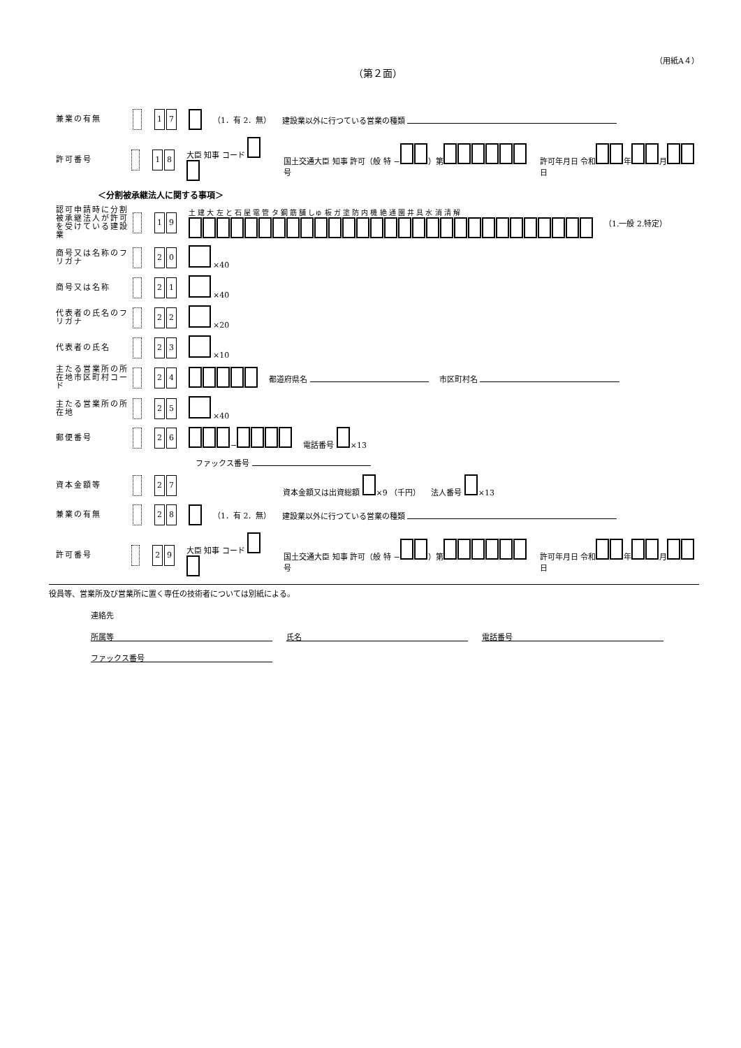（用紙A４）
（第２面）
兼業の有無 1 7 （1．有 2．無） 建設業以外に行つている営業の種類
許可番号 1 8 大臣 知事 コード 国土交通大臣 知事 許可（般 特 − ）第 号 許可年月日 令和 年 月 日
＜分割被承継法人に関する事項＞
認可申請時に分割被承継法人が許可を受けている建設業 1 9 土 建 大 左 と 石 屋 電 管 タ 鋼 筋 舗 しゅ 板 ガ 塗 防 内 機 絶 通 園 井 具 水 消 清 解
（1.一般 2.特定）
商号又は名称のフリガナ 2 0 ×40
商号又は名称 2 1 ×40
代表者の氏名のフリガナ 2 2 ×20
代表者の氏名 2 3 ×10
主たる営業所の所在地市区町村コード 2 4 都道府県名 市区町村名
主たる営業所の所在地 2 5 ×40
郵便番号 2 6 − 電話番号 ×13
ファックス番号
資本金額等 2 7 資本金額又は出資総額 ×9 （千円） 法人番号 ×13
兼業の有無 2 8 （1．有 2．無） 建設業以外に行つている営業の種類
許可番号 2 9 大臣 知事 コード 国土交通大臣 知事 許可（般 特 − ）第 号 許可年月日 令和 年 月 日
役員等、営業所及び営業所に置く専任の技術者については別紙による。
連絡先
所属等 氏名 電話番号
ファックス番号